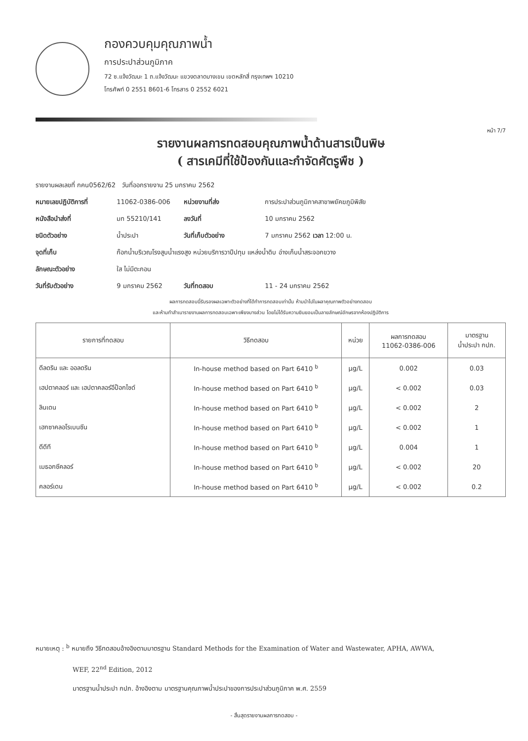กองควบคุมคุณภาพน้ำ
การประปาส่วนภูมิภาค
72 ซ.แจ้งวัฒนะ 1 ถ.แจ้งวัฒนะ แขวงตลาดบางเขน เขตหลักสี่ กรุงเทพฯ 10210
โทรศัพท์ 0 2551 8601-6 โทรสาร 0 2552 6021
หน้า 7/7
รายงานผลการทดสอบคุณภาพน้ำด้านสารเป็นพิษ
( สารเคมีที่ใช้ป้องกันและกำจัดศัตรูพืช )
รายงานผลเลขที่ กคน0562/62 วันที่ออกรายงาน 25 มกราคม 2562
หมายเลขปฏิบัติการที่ 11062-0386-006 หน่วยงานที่ส่ง การประปาส่วนภูมิภาคสาขาพยัคฆภูมิพิสัย
หนังสือนำส่งที่ มท 55210/141 ลงวันที่ 10 มกราคม 2562
ชนิดตัวอย่าง น้ำประปา วันที่เก็บตัวอย่าง 7 มกราคม 2562 เวลา 12:00 น.
จุดที่เก็บ ก๊อกน้ำบริเวณโรงสูบน้ำแรงสูง หน่วยบริการวาปีปทุม แหล่งน้ำดิบ อ่างเก็บน้ำสระจอกขวาง
ลักษณะตัวอย่าง ใส ไม่มีตะกอน
วันที่รับตัวอย่าง 9 มกราคม 2562 วันที่ทดสอบ 11 - 24 มกราคม 2562
ผลการทดสอบนี้รับรองผลเฉพาะตัวอย่างที่ได้ทำการทดสอบเท่านั้น ห้ามนำไปในผลาคุณภาพตัวอย่างทดสอบ
และห้ามทำสำเนารายงานผลการทดสอบเฉพาะเพียงบางส่วน โดยไม่ได้รับความยินยอมเป็นลายลักษณ์อักษรจากห้องปฏิบัติการ
| รายการที่ทดสอบ | วิธีทดสอบ | หน่วย | ผลการทดสอบ 11062-0386-006 | มาตรฐาน น้ำประปา กปภ. |
| --- | --- | --- | --- | --- |
| ดีลดริน และ ออลดริน | In-house method based on Part 6410 <sup>b</sup> | µg/L | 0.002 | 0.03 |
| เฮปตาคลอร์ และ เฮปตาคลอร์อีป็อกไซด์ | In-house method based on Part 6410 <sup>b</sup> | µg/L | < 0.002 | 0.03 |
| ลินเดน | In-house method based on Part 6410 <sup>b</sup> | µg/L | < 0.002 | 2 |
| เฮกซาคลอโรเบนซีน | In-house method based on Part 6410 <sup>b</sup> | µg/L | < 0.002 | 1 |
| ดีดีที | In-house method based on Part 6410 <sup>b</sup> | µg/L | 0.004 | 1 |
| เมธอกซีคลอร์ | In-house method based on Part 6410 <sup>b</sup> | µg/L | < 0.002 | 20 |
| คลอร์เดน | In-house method based on Part 6410 <sup>b</sup> | µg/L | < 0.002 | 0.2 |
หมายเหตุ : <sup>b</sup> หมายถึง วิธีทดสอบอ้างอิงตามมาตรฐาน Standard Methods for the Examination of Water and Wastewater, APHA, AWWA,
WEF, 22<sup>nd</sup> Edition, 2012
มาตรฐานน้ำประปา กปภ. อ้างอิงตาม มาตรฐานคุณภาพน้ำประปาของการประปาส่วนภูมิภาค พ.ศ. 2559
- สิ้นสุดรายงานผลการทดสอบ -